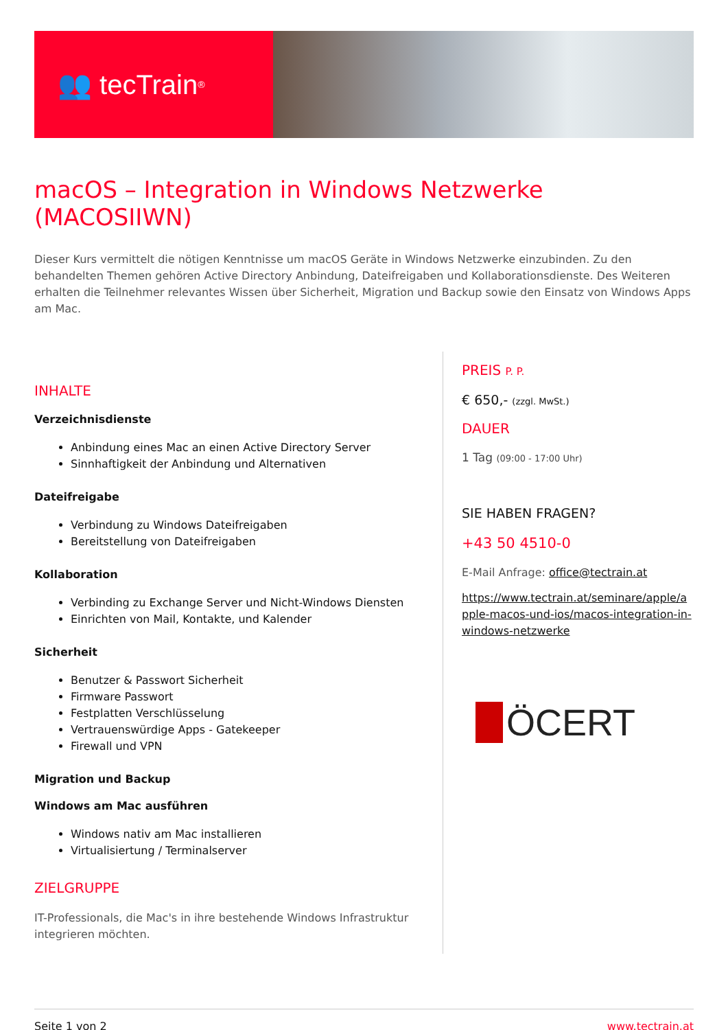👥 tecTrain<sup>®</sup>
macOS – Integration in Windows Netzwerke (MACOSIIWN)
Dieser Kurs vermittelt die nötigen Kenntnisse um macOS Geräte in Windows Netzwerke einzubinden. Zu den behandelten Themen gehören Active Directory Anbindung, Dateifreigaben und Kollaborationsdienste. Des Weiteren erhalten die Teilnehmer relevantes Wissen über Sicherheit, Migration und Backup sowie den Einsatz von Windows Apps am Mac.
INHALTE
Verzeichnisdienste
Anbindung eines Mac an einen Active Directory Server
Sinnhaftigkeit der Anbindung und Alternativen
Dateifreigabe
Verbindung zu Windows Dateifreigaben
Bereitstellung von Dateifreigaben
Kollaboration
Verbinding zu Exchange Server und Nicht-Windows Diensten
Einrichten von Mail, Kontakte, und Kalender
Sicherheit
Benutzer & Passwort Sicherheit
Firmware Passwort
Festplatten Verschlüsselung
Vertrauenswürdige Apps - Gatekeeper
Firewall und VPN
Migration und Backup
Windows am Mac ausführen
Windows nativ am Mac installieren
Virtualisiertung / Terminalserver
ZIELGRUPPE
IT-Professionals, die Mac's in ihre bestehende Windows Infrastruktur integrieren möchten.
PREIS P. P.
€ 650,- (zzgl. MwSt.)
DAUER
1 Tag (09:00 - 17:00 Uhr)
SIE HABEN FRAGEN?
+43 50 4510-0
E-Mail Anfrage: office@tectrain.at
https://www.tectrain.at/seminare/apple/apple-macos-und-ios/macos-integration-in-windows-netzwerke
ÖCERT
Seite 1 von 2 www.tectrain.at